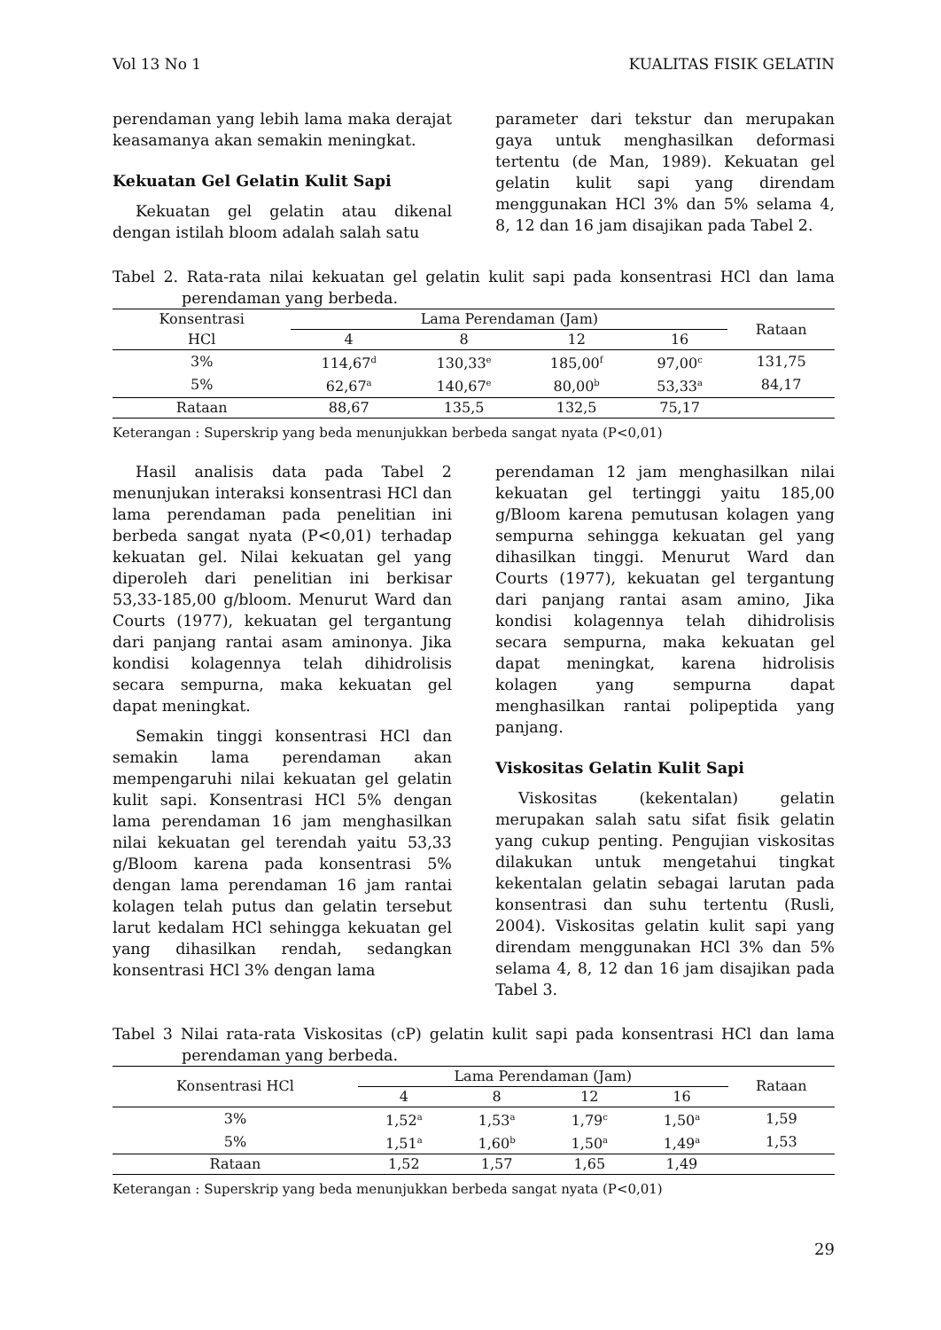Vol 13 No 1 KUALITAS FISIK GELATIN
perendaman yang lebih lama maka derajat keasamanya akan semakin meningkat.
Kekuatan Gel Gelatin Kulit Sapi
Kekuatan gel gelatin atau dikenal dengan istilah bloom adalah salah satu
parameter dari tekstur dan merupakan gaya untuk menghasilkan deformasi tertentu (de Man, 1989). Kekuatan gel gelatin kulit sapi yang direndam menggunakan HCl 3% dan 5% selama 4, 8, 12 dan 16 jam disajikan pada Tabel 2.
Tabel 2. Rata-rata nilai kekuatan gel gelatin kulit sapi pada konsentrasi HCl dan lama perendaman yang berbeda.
| Konsentrasi | Lama Perendaman (Jam) | | | | Rataan |
| --- | --- | --- | --- | --- | --- |
| HCl | 4 | 8 | 12 | 16 | |
| 3% | 114,67<sup>d</sup> | 130,33<sup>e</sup> | 185,00<sup>f</sup> | 97,00<sup>c</sup> | 131,75 |
| 5% | 62,67<sup>a</sup> | 140,67<sup>e</sup> | 80,00<sup>b</sup> | 53,33<sup>a</sup> | 84,17 |
| Rataan | 88,67 | 135,5 | 132,5 | 75,17 | |
Keterangan : Superskrip yang beda menunjukkan berbeda sangat nyata (P<0,01)
Hasil analisis data pada Tabel 2 menunjukan interaksi konsentrasi HCl dan lama perendaman pada penelitian ini berbeda sangat nyata (P<0,01) terhadap kekuatan gel. Nilai kekuatan gel yang diperoleh dari penelitian ini berkisar 53,33-185,00 g/bloom. Menurut Ward dan Courts (1977), kekuatan gel tergantung dari panjang rantai asam aminonya. Jika kondisi kolagennya telah dihidrolisis secara sempurna, maka kekuatan gel dapat meningkat.
Semakin tinggi konsentrasi HCl dan semakin lama perendaman akan mempengaruhi nilai kekuatan gel gelatin kulit sapi. Konsentrasi HCl 5% dengan lama perendaman 16 jam menghasilkan nilai kekuatan gel terendah yaitu 53,33 g/Bloom karena pada konsentrasi 5% dengan lama perendaman 16 jam rantai kolagen telah putus dan gelatin tersebut larut kedalam HCl sehingga kekuatan gel yang dihasilkan rendah, sedangkan konsentrasi HCl 3% dengan lama
perendaman 12 jam menghasilkan nilai kekuatan gel tertinggi yaitu 185,00 g/Bloom karena pemutusan kolagen yang sempurna sehingga kekuatan gel yang dihasilkan tinggi. Menurut Ward dan Courts (1977), kekuatan gel tergantung dari panjang rantai asam amino, Jika kondisi kolagennya telah dihidrolisis secara sempurna, maka kekuatan gel dapat meningkat, karena hidrolisis kolagen yang sempurna dapat menghasilkan rantai polipeptida yang panjang.
Viskositas Gelatin Kulit Sapi
Viskositas (kekentalan) gelatin merupakan salah satu sifat fisik gelatin yang cukup penting. Pengujian viskositas dilakukan untuk mengetahui tingkat kekentalan gelatin sebagai larutan pada konsentrasi dan suhu tertentu (Rusli, 2004). Viskositas gelatin kulit sapi yang direndam menggunakan HCl 3% dan 5% selama 4, 8, 12 dan 16 jam disajikan pada Tabel 3.
Tabel 3 Nilai rata-rata Viskositas (cP) gelatin kulit sapi pada konsentrasi HCl dan lama perendaman yang berbeda.
| Konsentrasi HCl | Lama Perendaman (Jam) | | | | Rataan |
| --- | --- | --- | --- | --- | --- |
| | 4 | 8 | 12 | 16 | |
| 3% | 1,52<sup>a</sup> | 1,53<sup>a</sup> | 1,79<sup>c</sup> | 1,50<sup>a</sup> | 1,59 |
| 5% | 1,51<sup>a</sup> | 1,60<sup>b</sup> | 1,50<sup>a</sup> | 1,49<sup>a</sup> | 1,53 |
| Rataan | 1,52 | 1,57 | 1,65 | 1,49 | |
Keterangan : Superskrip yang beda menunjukkan berbeda sangat nyata (P<0,01)
29